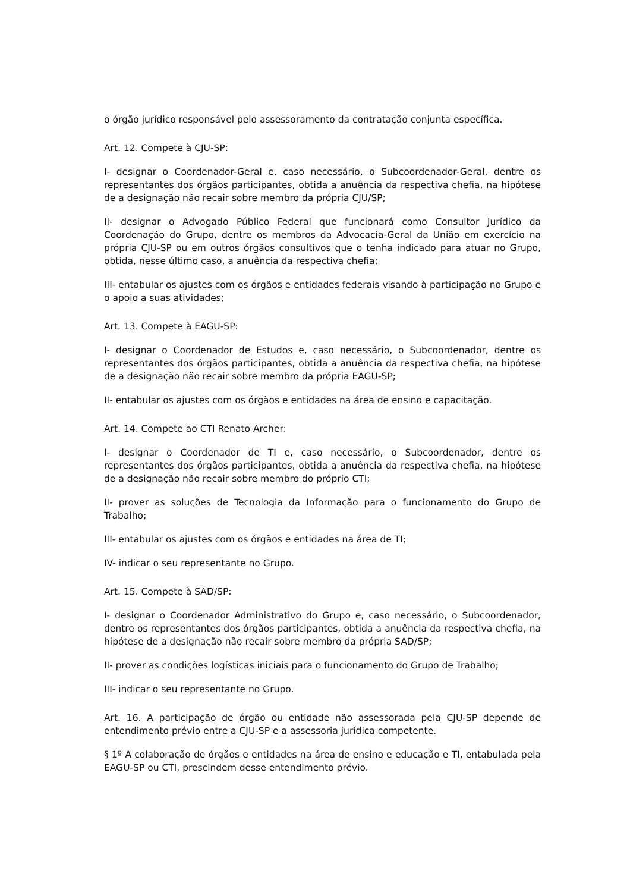o órgão jurídico responsável pelo assessoramento da contratação conjunta específica.
Art. 12. Compete à CJU-SP:
I- designar o Coordenador-Geral e, caso necessário, o Subcoordenador-Geral, dentre os representantes dos órgãos participantes, obtida a anuência da respectiva chefia, na hipótese de a designação não recair sobre membro da própria CJU/SP;
II- designar o Advogado Público Federal que funcionará como Consultor Jurídico da Coordenação do Grupo, dentre os membros da Advocacia-Geral da União em exercício na própria CJU-SP ou em outros órgãos consultivos que o tenha indicado para atuar no Grupo, obtida, nesse último caso, a anuência da respectiva chefia;
III- entabular os ajustes com os órgãos e entidades federais visando à participação no Grupo e o apoio a suas atividades;
Art. 13. Compete à EAGU-SP:
I- designar o Coordenador de Estudos e, caso necessário, o Subcoordenador, dentre os representantes dos órgãos participantes, obtida a anuência da respectiva chefia, na hipótese de a designação não recair sobre membro da própria EAGU-SP;
II- entabular os ajustes com os órgãos e entidades na área de ensino e capacitação.
Art. 14. Compete ao CTI Renato Archer:
I- designar o Coordenador de TI e, caso necessário, o Subcoordenador, dentre os representantes dos órgãos participantes, obtida a anuência da respectiva chefia, na hipótese de a designação não recair sobre membro do próprio CTI;
II- prover as soluções de Tecnologia da Informação para o funcionamento do Grupo de Trabalho;
III- entabular os ajustes com os órgãos e entidades na área de TI;
IV- indicar o seu representante no Grupo.
Art. 15. Compete à SAD/SP:
I- designar o Coordenador Administrativo do Grupo e, caso necessário, o Subcoordenador, dentre os representantes dos órgãos participantes, obtida a anuência da respectiva chefia, na hipótese de a designação não recair sobre membro da própria SAD/SP;
II- prover as condições logísticas iniciais para o funcionamento do Grupo de Trabalho;
III- indicar o seu representante no Grupo.
Art. 16. A participação de órgão ou entidade não assessorada pela CJU-SP depende de entendimento prévio entre a CJU-SP e a assessoria jurídica competente.
§ 1º A colaboração de órgãos e entidades na área de ensino e educação e TI, entabulada pela EAGU-SP ou CTI, prescindem desse entendimento prévio.